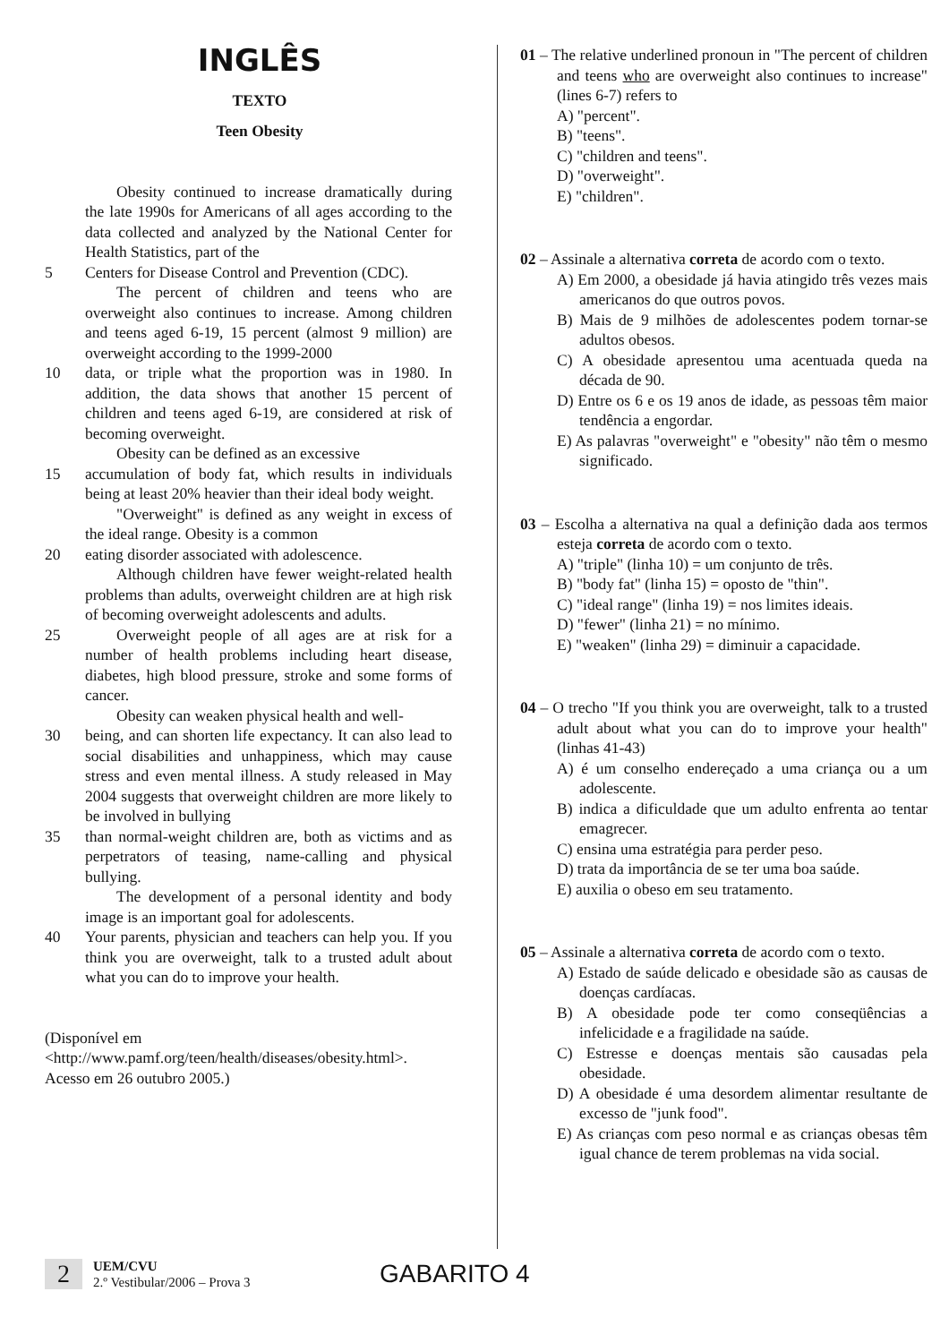INGLÊS
TEXTO
Teen Obesity
Obesity continued to increase dramatically during the late 1990s for Americans of all ages according to the data collected and analyzed by the National Center for Health Statistics, part of the
5 Centers for Disease Control and Prevention (CDC).
The percent of children and teens who are overweight also continues to increase. Among children and teens aged 6-19, 15 percent (almost 9 million) are overweight according to the 1999-2000
10 data, or triple what the proportion was in 1980. In addition, the data shows that another 15 percent of children and teens aged 6-19, are considered at risk of becoming overweight.
Obesity can be defined as an excessive
15 accumulation of body fat, which results in individuals being at least 20% heavier than their ideal body weight.
"Overweight" is defined as any weight in excess of the ideal range. Obesity is a common
20 eating disorder associated with adolescence.
Although children have fewer weight-related health problems than adults, overweight children are at high risk of becoming overweight adolescents and adults.
25 Overweight people of all ages are at risk for a number of health problems including heart disease, diabetes, high blood pressure, stroke and some forms of cancer.
Obesity can weaken physical health and well-
30 being, and can shorten life expectancy. It can also lead to social disabilities and unhappiness, which may cause stress and even mental illness. A study released in May 2004 suggests that overweight children are more likely to be involved in bullying
35 than normal-weight children are, both as victims and as perpetrators of teasing, name-calling and physical bullying.
The development of a personal identity and body image is an important goal for adolescents.
40 Your parents, physician and teachers can help you. If you think you are overweight, talk to a trusted adult about what you can do to improve your health.
(Disponível em
<http://www.pamf.org/teen/health/diseases/obesity.html>.
Acesso em 26 outubro 2005.)
01 – The relative underlined pronoun in "The percent of children and teens who are overweight also continues to increase" (lines 6-7) refers to
A) "percent".
B) "teens".
C) "children and teens".
D) "overweight".
E) "children".
02 – Assinale a alternativa correta de acordo com o texto.
A) Em 2000, a obesidade já havia atingido três vezes mais americanos do que outros povos.
B) Mais de 9 milhões de adolescentes podem tornar-se adultos obesos.
C) A obesidade apresentou uma acentuada queda na década de 90.
D) Entre os 6 e os 19 anos de idade, as pessoas têm maior tendência a engordar.
E) As palavras "overweight" e "obesity" não têm o mesmo significado.
03 – Escolha a alternativa na qual a definição dada aos termos esteja correta de acordo com o texto.
A) "triple" (linha 10) = um conjunto de três.
B) "body fat" (linha 15) = oposto de "thin".
C) "ideal range" (linha 19) = nos limites ideais.
D) "fewer" (linha 21) = no mínimo.
E) "weaken" (linha 29) = diminuir a capacidade.
04 – O trecho "If you think you are overweight, talk to a trusted adult about what you can do to improve your health" (linhas 41-43)
A) é um conselho endereçado a uma criança ou a um adolescente.
B) indica a dificuldade que um adulto enfrenta ao tentar emagrecer.
C) ensina uma estratégia para perder peso.
D) trata da importância de se ter uma boa saúde.
E) auxilia o obeso em seu tratamento.
05 – Assinale a alternativa correta de acordo com o texto.
A) Estado de saúde delicado e obesidade são as causas de doenças cardíacas.
B) A obesidade pode ter como conseqüências a infelicidade e a fragilidade na saúde.
C) Estresse e doenças mentais são causadas pela obesidade.
D) A obesidade é uma desordem alimentar resultante de excesso de "junk food".
E) As crianças com peso normal e as crianças obesas têm igual chance de terem problemas na vida social.
2 UEM/CVU
2.º Vestibular/2006 – Prova 3 GABARITO 4